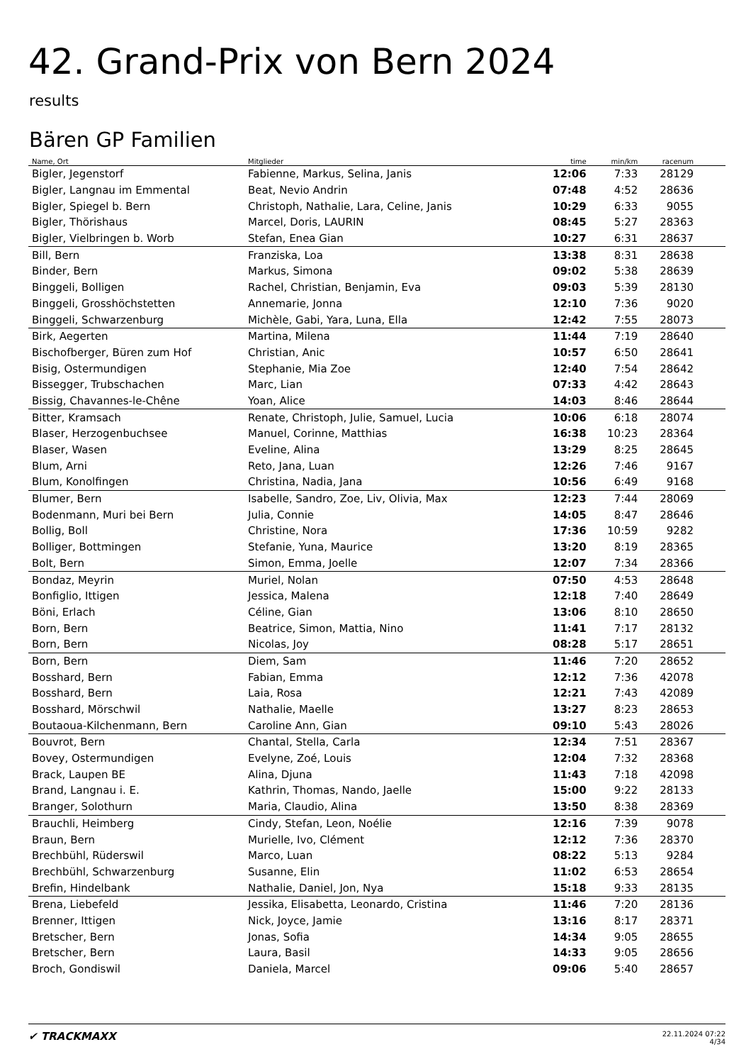42. Grand-Prix von Bern 2024
results
Bären GP Familien
| Name, Ort | Mitglieder | time | min/km | racenum | |
| --- | --- | --- | --- | --- | --- |
| Bigler, Jegenstorf | Fabienne, Markus, Selina, Janis | 12:06 | 7:33 | 28129 | |
| Bigler, Langnau im Emmental | Beat, Nevio Andrin | 07:48 | 4:52 | 28636 | |
| Bigler, Spiegel b. Bern | Christoph, Nathalie, Lara, Celine, Janis | 10:29 | 6:33 | 9055 | |
| Bigler, Thörishaus | Marcel, Doris, LAURIN | 08:45 | 5:27 | 28363 | |
| Bigler, Vielbringen b. Worb | Stefan, Enea Gian | 10:27 | 6:31 | 28637 | |
| Bill, Bern | Franziska, Loa | 13:38 | 8:31 | 28638 | |
| Binder, Bern | Markus, Simona | 09:02 | 5:38 | 28639 | |
| Binggeli, Bolligen | Rachel, Christian, Benjamin, Eva | 09:03 | 5:39 | 28130 | |
| Binggeli, Grosshöchstetten | Annemarie, Jonna | 12:10 | 7:36 | 9020 | |
| Binggeli, Schwarzenburg | Michèle, Gabi, Yara, Luna, Ella | 12:42 | 7:55 | 28073 | |
| Birk, Aegerten | Martina, Milena | 11:44 | 7:19 | 28640 | |
| Bischofberger, Büren zum Hof | Christian, Anic | 10:57 | 6:50 | 28641 | |
| Bisig, Ostermundigen | Stephanie, Mia Zoe | 12:40 | 7:54 | 28642 | |
| Bissegger, Trubschachen | Marc, Lian | 07:33 | 4:42 | 28643 | |
| Bissig, Chavannes-le-Chêne | Yoan, Alice | 14:03 | 8:46 | 28644 | |
| Bitter, Kramsach | Renate, Christoph, Julie, Samuel, Lucia | 10:06 | 6:18 | 28074 | |
| Blaser, Herzogenbuchsee | Manuel, Corinne, Matthias | 16:38 | 10:23 | 28364 | |
| Blaser, Wasen | Eveline, Alina | 13:29 | 8:25 | 28645 | |
| Blum, Arni | Reto, Jana, Luan | 12:26 | 7:46 | 9167 | |
| Blum, Konolfingen | Christina, Nadia, Jana | 10:56 | 6:49 | 9168 | |
| Blumer, Bern | Isabelle, Sandro, Zoe, Liv, Olivia, Max | 12:23 | 7:44 | 28069 | |
| Bodenmann, Muri bei Bern | Julia, Connie | 14:05 | 8:47 | 28646 | |
| Bollig, Boll | Christine, Nora | 17:36 | 10:59 | 9282 | |
| Bolliger, Bottmingen | Stefanie, Yuna, Maurice | 13:20 | 8:19 | 28365 | |
| Bolt, Bern | Simon, Emma, Joelle | 12:07 | 7:34 | 28366 | |
| Bondaz, Meyrin | Muriel, Nolan | 07:50 | 4:53 | 28648 | |
| Bonfiglio, Ittigen | Jessica, Malena | 12:18 | 7:40 | 28649 | |
| Böni, Erlach | Céline, Gian | 13:06 | 8:10 | 28650 | |
| Born, Bern | Beatrice, Simon, Mattia, Nino | 11:41 | 7:17 | 28132 | |
| Born, Bern | Nicolas, Joy | 08:28 | 5:17 | 28651 | |
| Born, Bern | Diem, Sam | 11:46 | 7:20 | 28652 | |
| Bosshard, Bern | Fabian, Emma | 12:12 | 7:36 | 42078 | |
| Bosshard, Bern | Laia, Rosa | 12:21 | 7:43 | 42089 | |
| Bosshard, Mörschwil | Nathalie, Maelle | 13:27 | 8:23 | 28653 | |
| Boutaoua-Kilchenmann, Bern | Caroline Ann, Gian | 09:10 | 5:43 | 28026 | |
| Bouvrot, Bern | Chantal, Stella, Carla | 12:34 | 7:51 | 28367 | |
| Bovey, Ostermundigen | Evelyne, Zoé, Louis | 12:04 | 7:32 | 28368 | |
| Brack, Laupen BE | Alina, Djuna | 11:43 | 7:18 | 42098 | |
| Brand, Langnau i. E. | Kathrin, Thomas, Nando, Jaelle | 15:00 | 9:22 | 28133 | |
| Branger, Solothurn | Maria, Claudio, Alina | 13:50 | 8:38 | 28369 | |
| Brauchli, Heimberg | Cindy, Stefan, Leon, Noélie | 12:16 | 7:39 | 9078 | |
| Braun, Bern | Murielle, Ivo, Clément | 12:12 | 7:36 | 28370 | |
| Brechbühl, Rüderswil | Marco, Luan | 08:22 | 5:13 | 9284 | |
| Brechbühl, Schwarzenburg | Susanne, Elin | 11:02 | 6:53 | 28654 | |
| Brefin, Hindelbank | Nathalie, Daniel, Jon, Nya | 15:18 | 9:33 | 28135 | |
| Brena, Liebefeld | Jessika, Elisabetta, Leonardo, Cristina | 11:46 | 7:20 | 28136 | |
| Brenner, Ittigen | Nick, Joyce, Jamie | 13:16 | 8:17 | 28371 | |
| Bretscher, Bern | Jonas, Sofia | 14:34 | 9:05 | 28655 | |
| Bretscher, Bern | Laura, Basil | 14:33 | 9:05 | 28656 | |
| Broch, Gondiswil | Daniela, Marcel | 09:06 | 5:40 | 28657 | |
✔ TRACKMAXX
22.11.2024 07:22
4/34